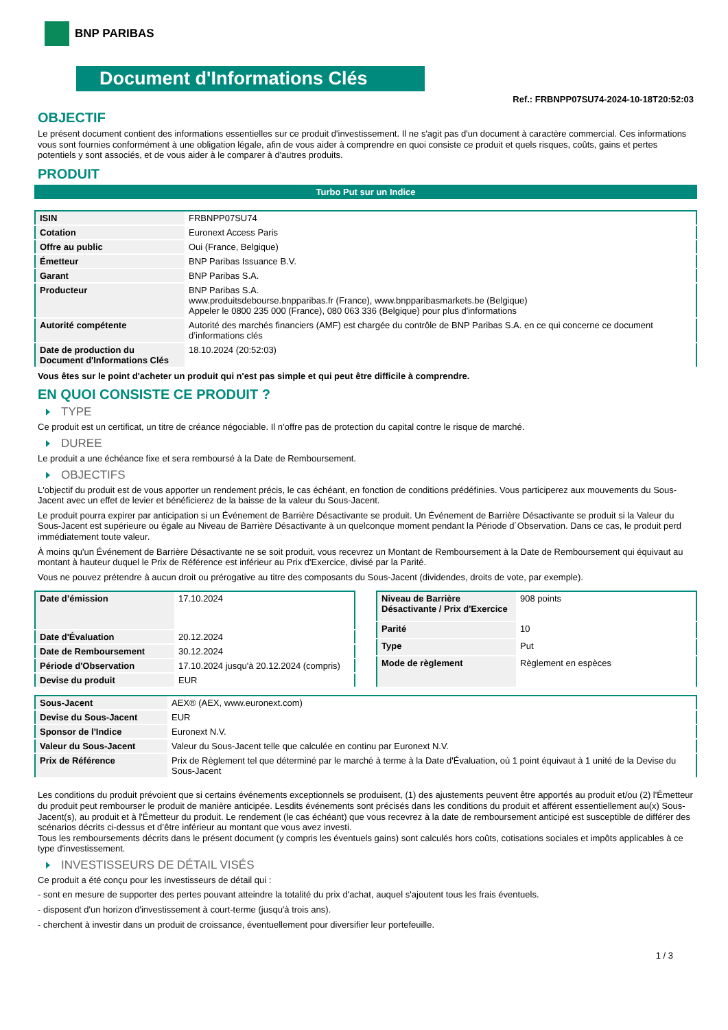BNP PARIBAS
Document d'Informations Clés
Ref.: FRBNPP07SU74-2024-10-18T20:52:03
OBJECTIF
Le présent document contient des informations essentielles sur ce produit d'investissement. Il ne s'agit pas d'un document à caractère commercial. Ces informations vous sont fournies conformément à une obligation légale, afin de vous aider à comprendre en quoi consiste ce produit et quels risques, coûts, gains et pertes potentiels y sont associés, et de vous aider à le comparer à d'autres produits.
PRODUIT
Turbo Put sur un Indice
| ISIN | FRBNPP07SU74 |
| Cotation | Euronext Access Paris |
| Offre au public | Oui (France, Belgique) |
| Émetteur | BNP Paribas Issuance B.V. |
| Garant | BNP Paribas S.A. |
| Producteur | BNP Paribas S.A. www.produitsdebourse.bnpparibas.fr (France), www.bnpparibasmarkets.be (Belgique) Appeler le 0800 235 000 (France), 080 063 336 (Belgique) pour plus d'informations |
| Autorité compétente | Autorité des marchés financiers (AMF) est chargée du contrôle de BNP Paribas S.A. en ce qui concerne ce document d’informations clés |
| Date de production du Document d'Informations Clés | 18.10.2024 (20:52:03) |
Vous êtes sur le point d'acheter un produit qui n'est pas simple et qui peut être difficile à comprendre.
EN QUOI CONSISTE CE PRODUIT ?
TYPE
Ce produit est un certificat, un titre de créance négociable. Il n’offre pas de protection du capital contre le risque de marché.
DUREE
Le produit a une échéance fixe et sera remboursé à la Date de Remboursement.
OBJECTIFS
L'objectif du produit est de vous apporter un rendement précis, le cas échéant, en fonction de conditions prédéfinies. Vous participerez aux mouvements du Sous-Jacent avec un effet de levier et bénéficierez de la baisse de la valeur du Sous-Jacent.
Le produit pourra expirer par anticipation si un Événement de Barrière Désactivante se produit. Un Événement de Barrière Désactivante se produit si la Valeur du Sous-Jacent est supérieure ou égale au Niveau de Barrière Désactivante à un quelconque moment pendant la Période d´Observation. Dans ce cas, le produit perd immédiatement toute valeur.
À moins qu'un Événement de Barrière Désactivante ne se soit produit, vous recevrez un Montant de Remboursement à la Date de Remboursement qui équivaut au montant à hauteur duquel le Prix de Référence est inférieur au Prix d'Exercice, divisé par la Parité.
Vous ne pouvez prétendre à aucun droit ou prérogative au titre des composants du Sous-Jacent (dividendes, droits de vote, par exemple).
| Date d’émission | 17.10.2024 |
| Date d'Évaluation | 20.12.2024 |
| Date de Remboursement | 30.12.2024 |
| Période d'Observation | 17.10.2024 jusqu'à 20.12.2024 (compris) |
| Devise du produit | EUR |
| Niveau de Barrière Désactivante / Prix d'Exercice | 908 points |
| Parité | 10 |
| Type | Put |
| Mode de règlement | Règlement en espèces |
| Sous-Jacent | AEX® (AEX, www.euronext.com) |
| Devise du Sous-Jacent | EUR |
| Sponsor de l'Indice | Euronext N.V. |
| Valeur du Sous-Jacent | Valeur du Sous-Jacent telle que calculée en continu par Euronext N.V. |
| Prix de Référence | Prix de Règlement tel que déterminé par le marché à terme à la Date d'Évaluation, où 1 point équivaut à 1 unité de la Devise du Sous-Jacent |
Les conditions du produit prévoient que si certains événements exceptionnels se produisent, (1) des ajustements peuvent être apportés au produit et/ou (2) l'Émetteur du produit peut rembourser le produit de manière anticipée. Lesdits événements sont précisés dans les conditions du produit et afférent essentiellement au(x) Sous-Jacent(s), au produit et à l'Émetteur du produit. Le rendement (le cas échéant) que vous recevrez à la date de remboursement anticipé est susceptible de différer des scénarios décrits ci-dessus et d’être inférieur au montant que vous avez investi.
Tous les remboursements décrits dans le présent document (y compris les éventuels gains) sont calculés hors coûts, cotisations sociales et impôts applicables à ce type d'investissement.
INVESTISSEURS DE DÉTAIL VISÉS
Ce produit a été conçu pour les investisseurs de détail qui :
- sont en mesure de supporter des pertes pouvant atteindre la totalité du prix d'achat, auquel s'ajoutent tous les frais éventuels.
- disposent d'un horizon d'investissement à court-terme (jusqu'à trois ans).
- cherchent à investir dans un produit de croissance, éventuellement pour diversifier leur portefeuille.
1 / 3